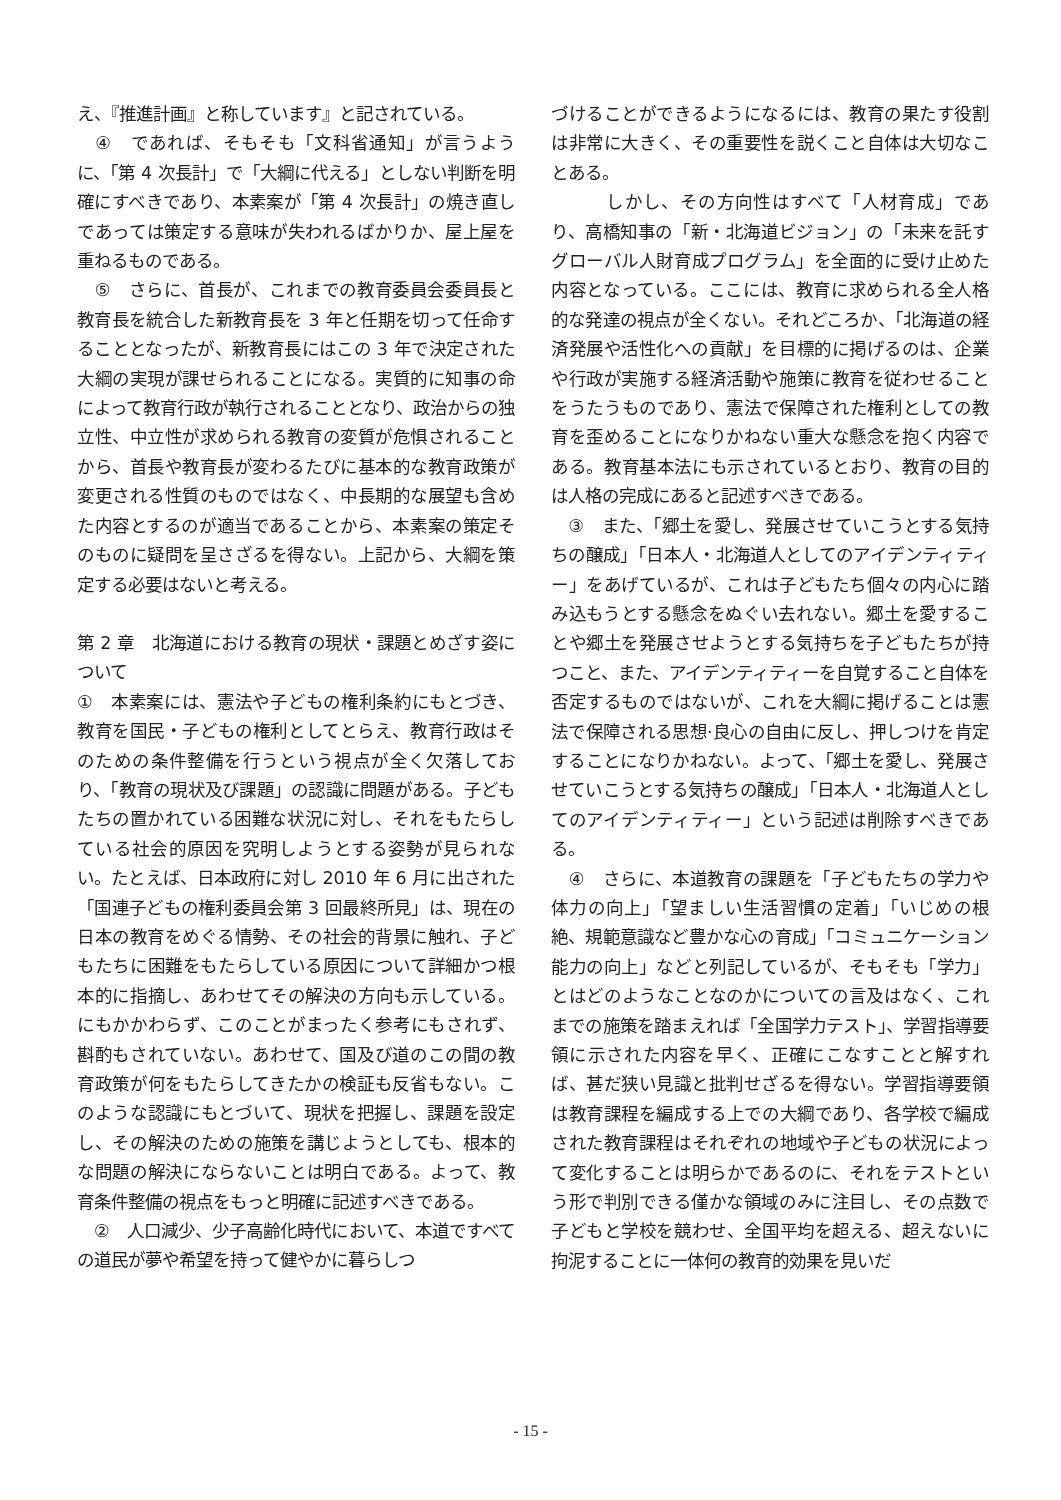え、『推進計画』と称しています』と記されている。
　④　であれば、そもそも「文科省通知」が言うように、「第 4 次長計」で「大綱に代える」としない判断を明確にすべきであり、本素案が「第 4 次長計」の焼き直しであっては策定する意味が失われるばかりか、屋上屋を重ねるものである。
　⑤　さらに、首長が、これまでの教育委員会委員長と教育長を統合した新教育長を 3 年と任期を切って任命することとなったが、新教育長にはこの 3 年で決定された大綱の実現が課せられることになる。実質的に知事の命によって教育行政が執行されることとなり、政治からの独立性、中立性が求められる教育の変質が危惧されることから、首長や教育長が変わるたびに基本的な教育政策が変更される性質のものではなく、中長期的な展望も含めた内容とするのが適当であることから、本素案の策定そのものに疑問を呈さざるを得ない。上記から、大綱を策定する必要はないと考える。
第 2 章　北海道における教育の現状・課題とめざす姿について
①　本素案には、憲法や子どもの権利条約にもとづき、教育を国民・子どもの権利としてとらえ、教育行政はそのための条件整備を行うという視点が全く欠落しており、「教育の現状及び課題」の認識に問題がある。子どもたちの置かれている困難な状況に対し、それをもたらしている社会的原因を究明しようとする姿勢が見られない。たとえば、日本政府に対し 2010 年 6 月に出された「国連子どもの権利委員会第 3 回最終所見」は、現在の日本の教育をめぐる情勢、その社会的背景に触れ、子どもたちに困難をもたらしている原因について詳細かつ根本的に指摘し、あわせてその解決の方向も示している。にもかかわらず、このことがまったく参考にもされず、斟酌もされていない。あわせて、国及び道のこの間の教育政策が何をもたらしてきたかの検証も反省もない。このような認識にもとづいて、現状を把握し、課題を設定し、その解決のための施策を講じようとしても、根本的な問題の解決にならないことは明白である。よって、教育条件整備の視点をもっと明確に記述すべきである。
　②　人口減少、少子高齢化時代において、本道ですべての道民が夢や希望を持って健やかに暮らしつ
づけることができるようになるには、教育の果たす役割は非常に大きく、その重要性を説くこと自体は大切なことある。
　　　しかし、その方向性はすべて「人材育成」であり、高橋知事の「新・北海道ビジョン」の「未来を託すグローバル人財育成プログラム」を全面的に受け止めた内容となっている。ここには、教育に求められる全人格的な発達の視点が全くない。それどころか、「北海道の経済発展や活性化への貢献」を目標的に掲げるのは、企業や行政が実施する経済活動や施策に教育を従わせることをうたうものであり、憲法で保障された権利としての教育を歪めることになりかねない重大な懸念を抱く内容である。教育基本法にも示されているとおり、教育の目的は人格の完成にあると記述すべきである。
　③　また、「郷土を愛し、発展させていこうとする気持ちの醸成」「日本人・北海道人としてのアイデンティティー」をあげているが、これは子どもたち個々の内心に踏み込もうとする懸念をぬぐい去れない。郷土を愛することや郷土を発展させようとする気持ちを子どもたちが持つこと、また、アイデンティティーを自覚すること自体を否定するものではないが、これを大綱に掲げることは憲法で保障される思想·良心の自由に反し、押しつけを肯定することになりかねない。よって、「郷土を愛し、発展させていこうとする気持ちの醸成」「日本人・北海道人としてのアイデンティティー」という記述は削除すべきである。
　④　さらに、本道教育の課題を「子どもたちの学力や体力の向上」「望ましい生活習慣の定着」「いじめの根絶、規範意識など豊かな心の育成」「コミュニケーション能力の向上」などと列記しているが、そもそも「学力」とはどのようなことなのかについての言及はなく、これまでの施策を踏まえれば「全国学力テスト」、学習指導要領に示された内容を早く、正確にこなすことと解すれば、甚だ狭い見識と批判せざるを得ない。学習指導要領は教育課程を編成する上での大綱であり、各学校で編成された教育課程はそれぞれの地域や子どもの状況によって変化することは明らかであるのに、それをテストという形で判別できる僅かな領域のみに注目し、その点数で子どもと学校を競わせ、全国平均を超える、超えないに拘泥することに一体何の教育的効果を見いだ
- 15 -